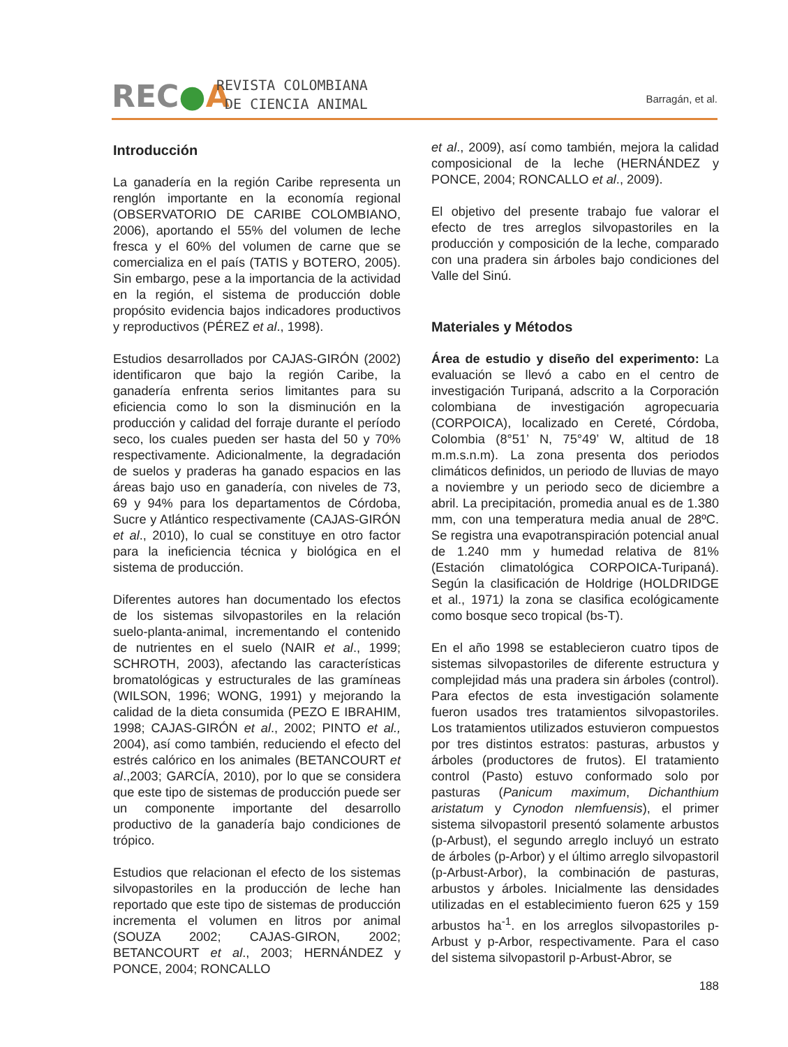REC●A
REVISTA COLOMBIANA
DE CIENCIA ANIMAL
Barragán, et al.
Introducción
La ganadería en la región Caribe representa un renglón importante en la economía regional (OBSERVATORIO DE CARIBE COLOMBIANO, 2006), aportando el 55% del volumen de leche fresca y el 60% del volumen de carne que se comercializa en el país (TATIS y BOTERO, 2005). Sin embargo, pese a la importancia de la actividad en la región, el sistema de producción doble propósito evidencia bajos indicadores productivos y reproductivos (PÉREZ et al., 1998).
Estudios desarrollados por CAJAS-GIRÓN (2002) identificaron que bajo la región Caribe, la ganadería enfrenta serios limitantes para su eficiencia como lo son la disminución en la producción y calidad del forraje durante el período seco, los cuales pueden ser hasta del 50 y 70% respectivamente. Adicionalmente, la degradación de suelos y praderas ha ganado espacios en las áreas bajo uso en ganadería, con niveles de 73, 69 y 94% para los departamentos de Córdoba, Sucre y Atlántico respectivamente (CAJAS-GIRÓN et al., 2010), lo cual se constituye en otro factor para la ineficiencia técnica y biológica en el sistema de producción.
Diferentes autores han documentado los efectos de los sistemas silvopastoriles en la relación suelo-planta-animal, incrementando el contenido de nutrientes en el suelo (NAIR et al., 1999; SCHROTH, 2003), afectando las características bromatológicas y estructurales de las gramíneas (WILSON, 1996; WONG, 1991) y mejorando la calidad de la dieta consumida (PEZO E IBRAHIM, 1998; CAJAS-GIRÓN et al., 2002; PINTO et al., 2004), así como también, reduciendo el efecto del estrés calórico en los animales (BETANCOURT et al.,2003; GARCÍA, 2010), por lo que se considera que este tipo de sistemas de producción puede ser un componente importante del desarrollo productivo de la ganadería bajo condiciones de trópico.
Estudios que relacionan el efecto de los sistemas silvopastoriles en la producción de leche han reportado que este tipo de sistemas de producción incrementa el volumen en litros por animal (SOUZA 2002; CAJAS-GIRON, 2002; BETANCOURT et al., 2003; HERNÁNDEZ y PONCE, 2004; RONCALLO
et al., 2009), así como también, mejora la calidad composicional de la leche (HERNÁNDEZ y PONCE, 2004; RONCALLO et al., 2009).
El objetivo del presente trabajo fue valorar el efecto de tres arreglos silvopastoriles en la producción y composición de la leche, comparado con una pradera sin árboles bajo condiciones del Valle del Sinú.
Materiales y Métodos
Área de estudio y diseño del experimento: La evaluación se llevó a cabo en el centro de investigación Turipaná, adscrito a la Corporación colombiana de investigación agropecuaria (CORPOICA), localizado en Cereté, Córdoba, Colombia (8°51’ N, 75°49’ W, altitud de 18 m.m.s.n.m). La zona presenta dos periodos climáticos definidos, un periodo de lluvias de mayo a noviembre y un periodo seco de diciembre a abril. La precipitación, promedia anual es de 1.380 mm, con una temperatura media anual de 28ºC. Se registra una evapotranspiración potencial anual de 1.240 mm y humedad relativa de 81% (Estación climatológica CORPOICA-Turipaná). Según la clasificación de Holdrige (HOLDRIDGE et al., 1971) la zona se clasifica ecológicamente como bosque seco tropical (bs-T).
En el año 1998 se establecieron cuatro tipos de sistemas silvopastoriles de diferente estructura y complejidad más una pradera sin árboles (control). Para efectos de esta investigación solamente fueron usados tres tratamientos silvopastoriles. Los tratamientos utilizados estuvieron compuestos por tres distintos estratos: pasturas, arbustos y árboles (productores de frutos). El tratamiento control (Pasto) estuvo conformado solo por pasturas (Panicum maximum, Dichanthium aristatum y Cynodon nlemfuensis), el primer sistema silvopastoril presentó solamente arbustos (p-Arbust), el segundo arreglo incluyó un estrato de árboles (p-Arbor) y el último arreglo silvopastoril (p-Arbust-Arbor), la combinación de pasturas, arbustos y árboles. Inicialmente las densidades utilizadas en el establecimiento fueron 625 y 159 arbustos ha<sup>-1</sup>. en los arreglos silvopastoriles p-Arbust y p-Arbor, respectivamente. Para el caso del sistema silvopastoril p-Arbust-Abror, se
188